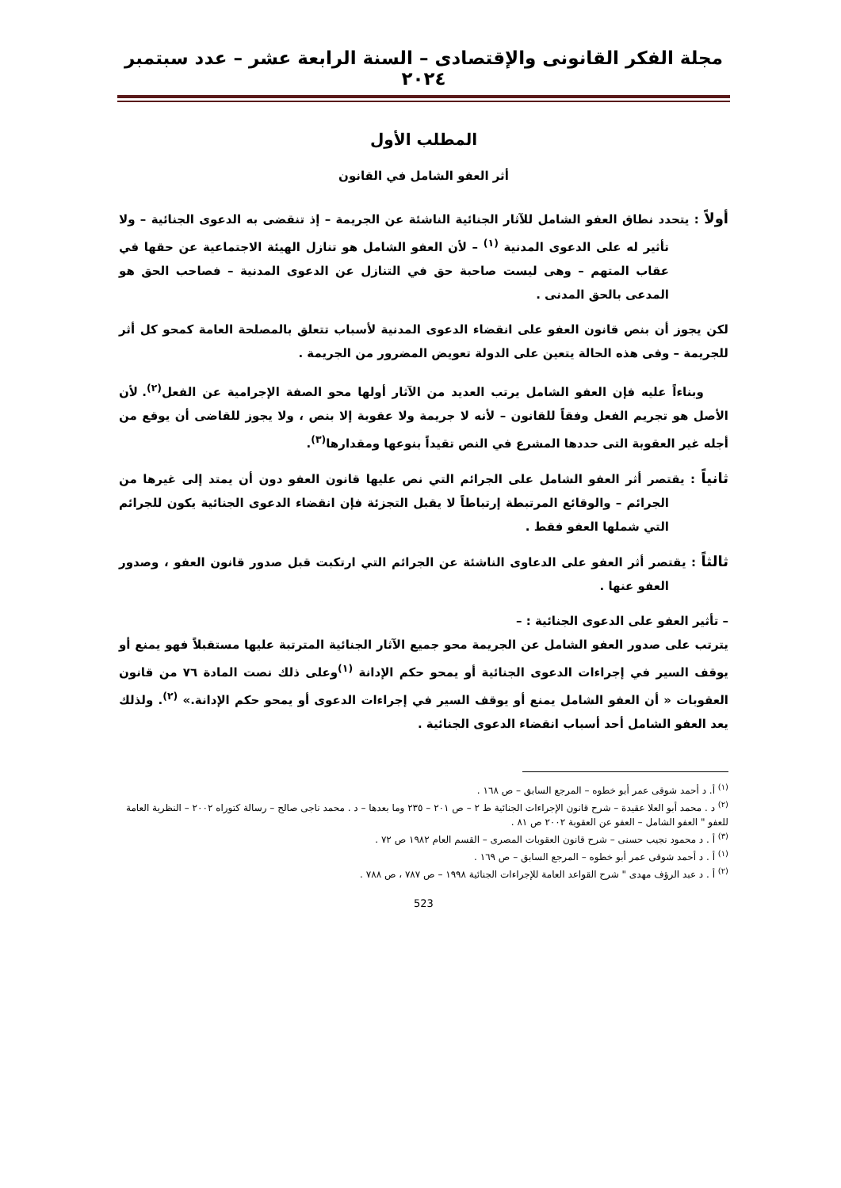مجلة الفكر القانونى والإقتصادى – السنة الرابعة عشر – عدد سبتمبر ٢٠٢٤
المطلب الأول
أثر العفو الشامل في القانون
أولاً : يتحدد نطاق العفو الشامل للآثار الجنائية الناشئة عن الجريمة – إذ تنقضى به الدعوى الجنائية – ولا تأثير له على الدعوى المدنية <sup>(١)</sup> – لأن العفو الشامل هو تنازل الهيئة الاجتماعية عن حقها في عقاب المتهم – وهى ليست صاحبة حق في التنازل عن الدعوى المدنية – فصاحب الحق هو المدعى بالحق المدنى .
لكن يجوز أن بنص قانون العفو على انقضاء الدعوى المدنية لأسباب تتعلق بالمصلحة العامة كمحو كل أثر للجريمة – وفى هذه الحالة يتعين على الدولة تعويض المضرور من الجريمة .
وبناءاً عليه فإن العفو الشامل يرتب العديد من الآثار أولها محو الصفة الإجرامية عن الفعل<sup>(٢)</sup>. لأن الأصل هو تجريم الفعل وفقاً للقانون – لأنه لا جريمة ولا عقوبة إلا بنص ، ولا يجوز للقاضى أن يوقع من أجله غير العقوبة التى حددها المشرع في النص تقيداً بنوعها ومقدارها<sup>(٣)</sup>.
ثانياً : يقتصر أثر العفو الشامل على الجرائم التي نص عليها قانون العفو دون أن يمتد إلى غيرها من الجرائم – والوقائع المرتبطة إرتباطاً لا يقبل التجزئة فإن انقضاء الدعوى الجنائية يكون للجرائم التي شملها العفو فقط .
ثالثاً : يقتصر أثر العفو على الدعاوى الناشئة عن الجرائم التي ارتكبت قبل صدور قانون العفو ، وصدور العفو عنها .
– تأثير العفو على الدعوى الجنائية : –
يترتب على صدور العفو الشامل عن الجريمة محو جميع الآثار الجنائية المترتبة عليها مستقبلاً فهو يمنع أو يوقف السير في إجراءات الدعوى الجنائية أو يمحو حكم الإدانة <sup>(١)</sup>وعلى ذلك نصت المادة ٧٦ من قانون العقوبات « أن العفو الشامل يمنع أو يوقف السير في إجراءات الدعوى أو يمحو حكم الإدانة.» <sup>(٢)</sup>. ولذلك يعد العفو الشامل أحد أسباب انقضاء الدعوى الجنائية .
<sup>(١)</sup> أ. د أحمد شوقى عمر أبو خطوه – المرجع السابق – ص ١٦٨ .
<sup>(٢)</sup> د . محمد أبو العلا عقيدة – شرح قانون الإجراءات الجنائية ط ٢ – ص ٢٠١ – ٢٣٥ وما بعدها – د . محمد ناجى صالح – رسالة كتوراه ٢٠٠٢ – النظرية العامة للعفو " العفو الشامل – العفو عن العقوبة ٢٠٠٢ ص ٨١ .
<sup>(٣)</sup> أ . د محمود نجيب حسنى – شرح قانون العقوبات المصرى – القسم العام ١٩٨٢ ص ٧٢ .
<sup>(١)</sup> أ . د أحمد شوقى عمر أبو خطوه – المرجع السابق – ص ١٦٩ .
<sup>(٢)</sup> أ . د عبد الرؤف مهدى " شرح القواعد العامة للإجراءات الجنائية ١٩٩٨ – ص ٧٨٧ ، ص ٧٨٨ .
523